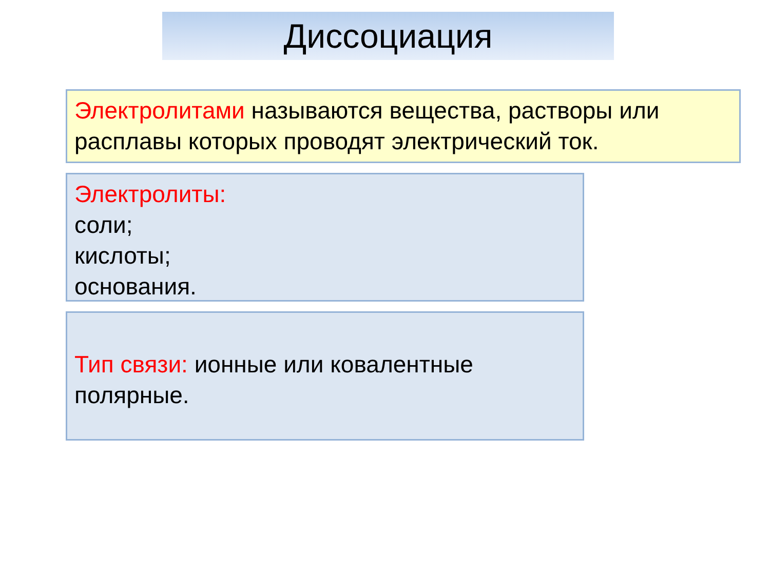Диссоциация
Электролитами называются вещества, растворы или расплавы которых проводят электрический ток.
Электролиты:
соли;
кислоты;
основания.
Тип связи: ионные или ковалентные полярные.